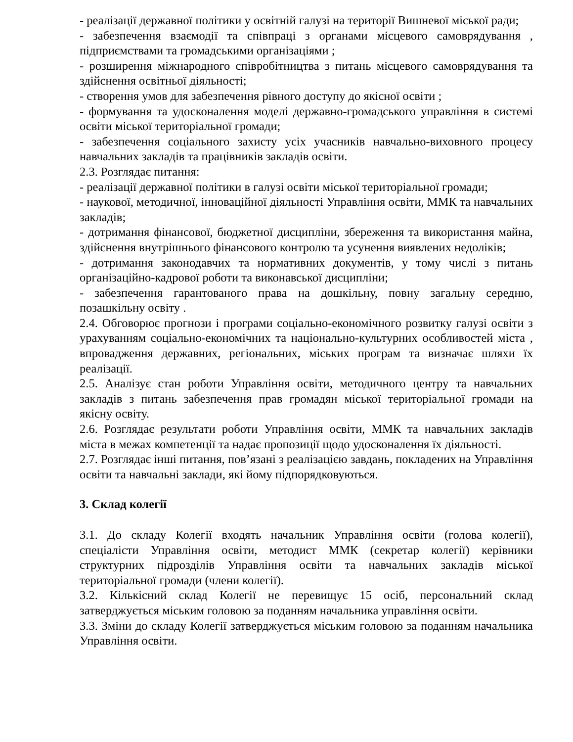- реалізації державної політики у освітній галузі на території Вишневої міської ради;
- забезпечення взаємодії та співпраці з органами місцевого самоврядування , підприємствами та громадськими організаціями ;
- розширення міжнародного співробітництва з питань місцевого самоврядування та здійснення освітньої діяльності;
- створення умов для забезпечення рівного доступу до якісної освіти ;
- формування та удосконалення моделі державно-громадського управління в системі освіти міської територіальної громади;
- забезпечення соціального захисту усіх учасників навчально-виховного процесу навчальних закладів та працівників закладів освіти.
2.3. Розглядає питання:
- реалізації державної політики в галузі освіти міської територіальної громади;
- наукової, методичної, інноваційної діяльності Управління освіти, ММК та навчальних закладів;
- дотримання фінансової, бюджетної дисципліни, збереження та використання майна, здійснення внутрішнього фінансового контролю та усунення виявлених недоліків;
- дотримання законодавчих та нормативних документів, у тому числі з питань організаційно-кадрової роботи та виконавської дисципліни;
- забезпечення гарантованого права на дошкільну, повну загальну середню, позашкільну освіту .
2.4. Обговорює прогнози і програми соціально-економічного розвитку галузі освіти з урахуванням соціально-економічних та національно-культурних особливостей міста , впровадження державних, регіональних, міських програм та визначає шляхи їх реалізації.
2.5. Аналізує стан роботи Управління освіти, методичного центру та навчальних закладів з питань забезпечення прав громадян міської територіальної громади на якісну освіту.
2.6. Розглядає результати роботи Управління освіти, ММК та навчальних закладів міста в межах компетенції та надає пропозиції щодо удосконалення їх діяльності.
2.7. Розглядає інші питання, пов’язані з реалізацією завдань, покладених на Управління освіти та навчальні заклади, які йому підпорядковуються.
3. Склад колегії
3.1. До складу Колегії входять начальник Управління освіти (голова колегії), спеціалісти Управління освіти, методист ММК (секретар колегії) керівники структурних підрозділів Управління освіти та навчальних закладів міської територіальної громади (члени колегії).
3.2. Кількісний склад Колегії не перевищує 15 осіб, персональний склад затверджується міським головою за поданням начальника управління освіти.
3.3. Зміни до складу Колегії затверджується міським головою за поданням начальника Управління освіти.